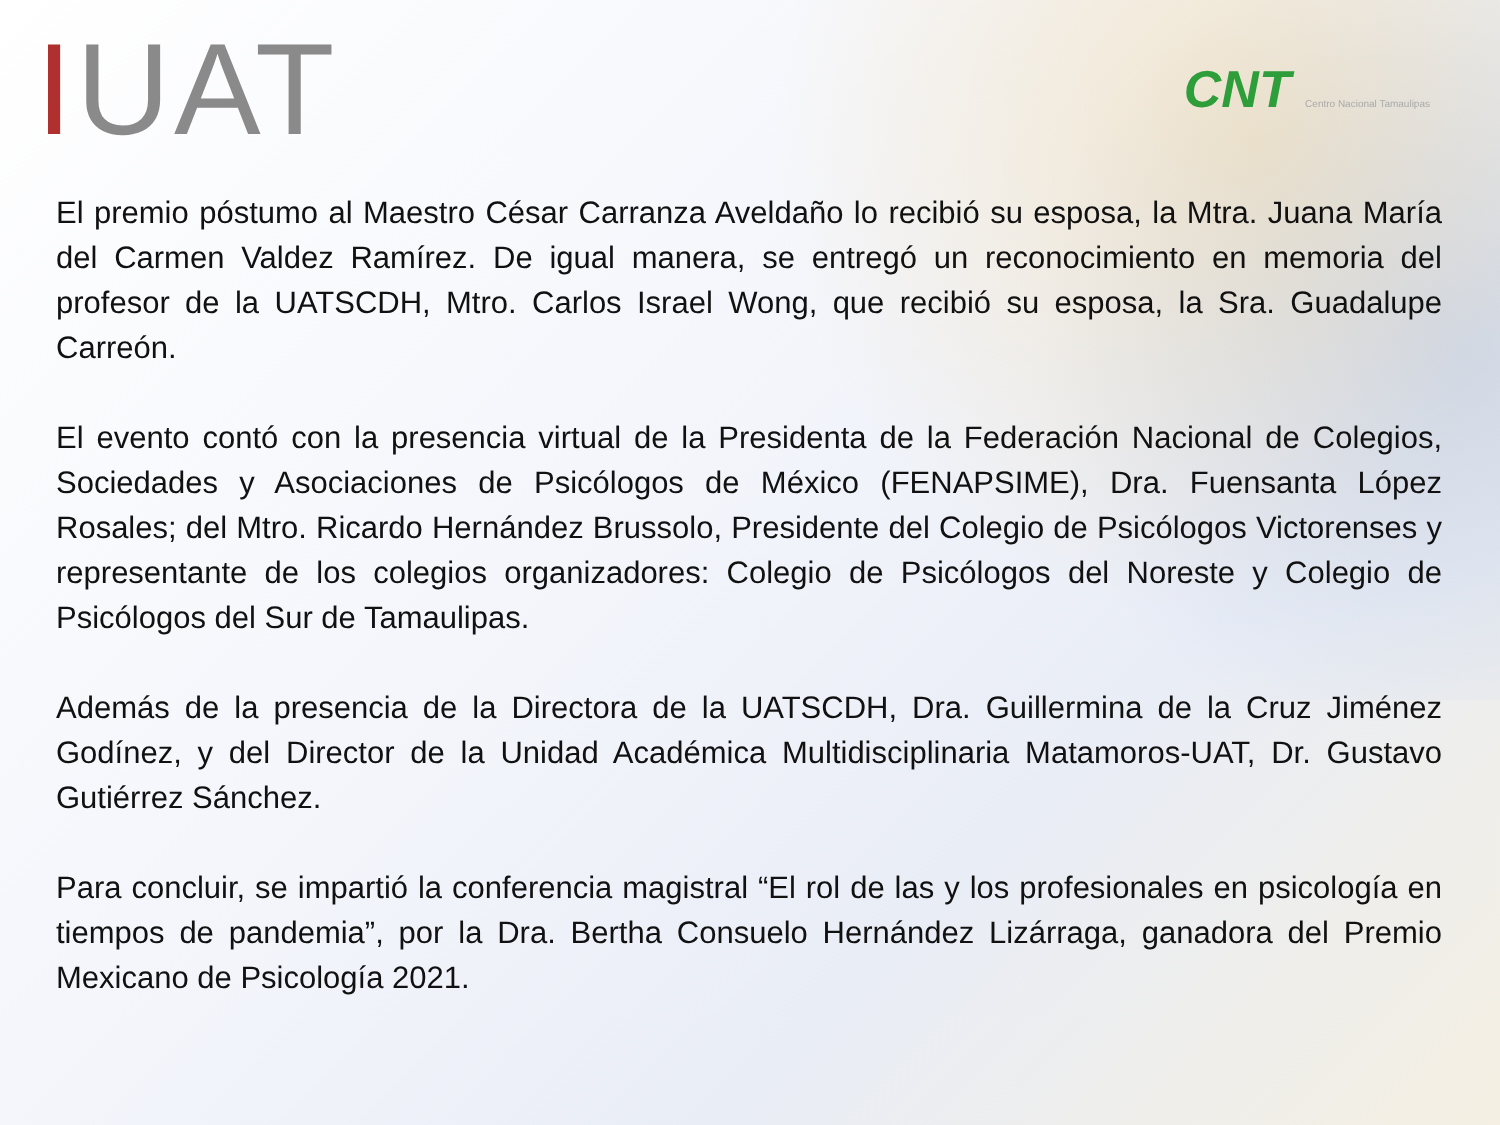IUAT
CNT Centro Nacional Tamaulipas
El premio póstumo al Maestro César Carranza Aveldaño lo recibió su esposa, la Mtra. Juana María del Carmen Valdez Ramírez. De igual manera, se entregó un reconocimiento en memoria del profesor de la UATSCDH, Mtro. Carlos Israel Wong, que recibió su esposa, la Sra. Guadalupe Carreón.
El evento contó con la presencia virtual de la Presidenta de la Federación Nacional de Colegios, Sociedades y Asociaciones de Psicólogos de México (FENAPSIME), Dra. Fuensanta López Rosales; del Mtro. Ricardo Hernández Brussolo, Presidente del Colegio de Psicólogos Victorenses y representante de los colegios organizadores: Colegio de Psicólogos del Noreste y Colegio de Psicólogos del Sur de Tamaulipas.
Además de la presencia de la Directora de la UATSCDH, Dra. Guillermina de la Cruz Jiménez Godínez, y del Director de la Unidad Académica Multidisciplinaria Matamoros-UAT, Dr. Gustavo Gutiérrez Sánchez.
Para concluir, se impartió la conferencia magistral “El rol de las y los profesionales en psicología en tiempos de pandemia”, por la Dra. Bertha Consuelo Hernández Lizárraga, ganadora del Premio Mexicano de Psicología 2021.